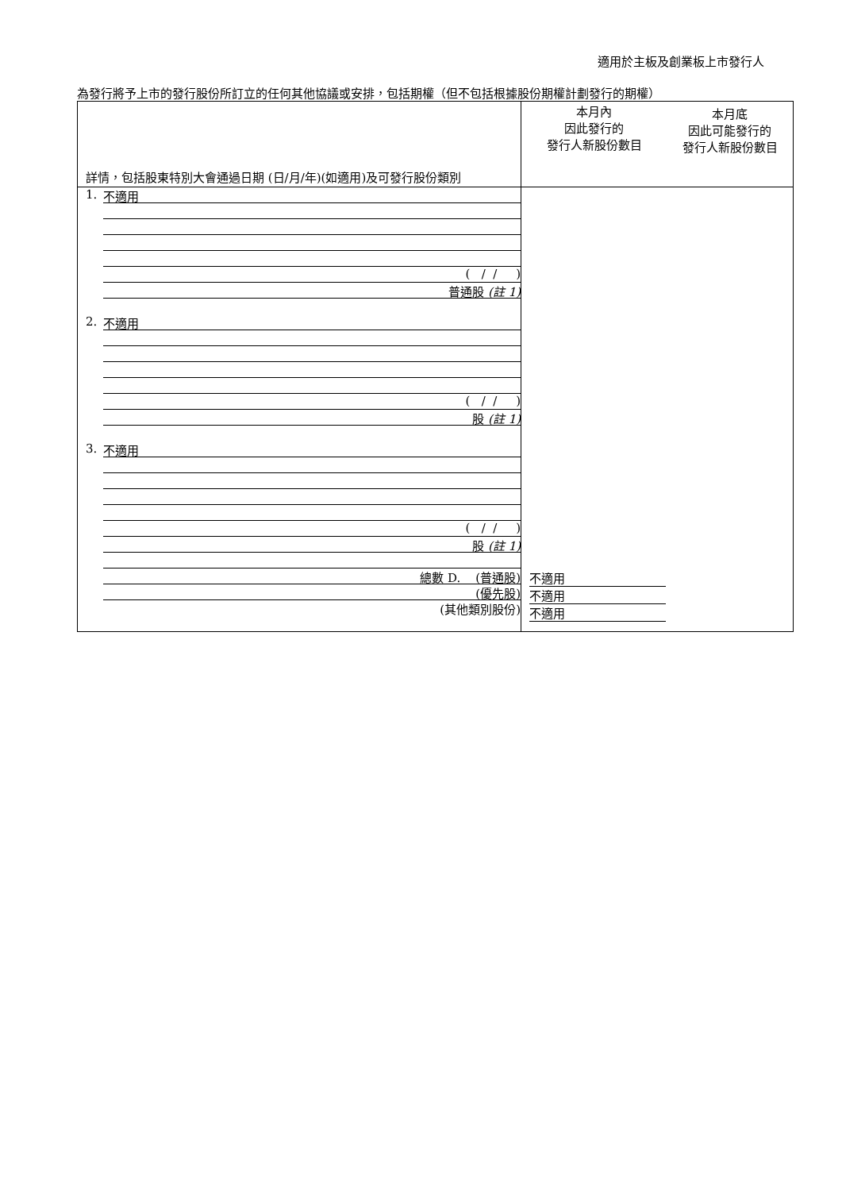適用於主板及創業板上市發行人
為發行將予上市的發行股份所訂立的任何其他協議或安排，包括期權（但不包括根據股份期權計劃發行的期權）
| 詳情，包括股東特別大會通過日期 (日/月/年)(如適用)及可發行股份類別 | 本月內 因此發行的 發行人新股份數目 | 本月底 因此可能發行的 發行人新股份數目 |
| 1. 不適用 ( / / ) 普通股 (註 1) | | |
| 2. 不適用 ( / / ) 股 (註 1) | | |
| 3. 不適用 ( / / ) 股 (註 1) | | |
| 總數 D. (普通股) (優先股) (其他類別股份) | 不適用 不適用 不適用 | |